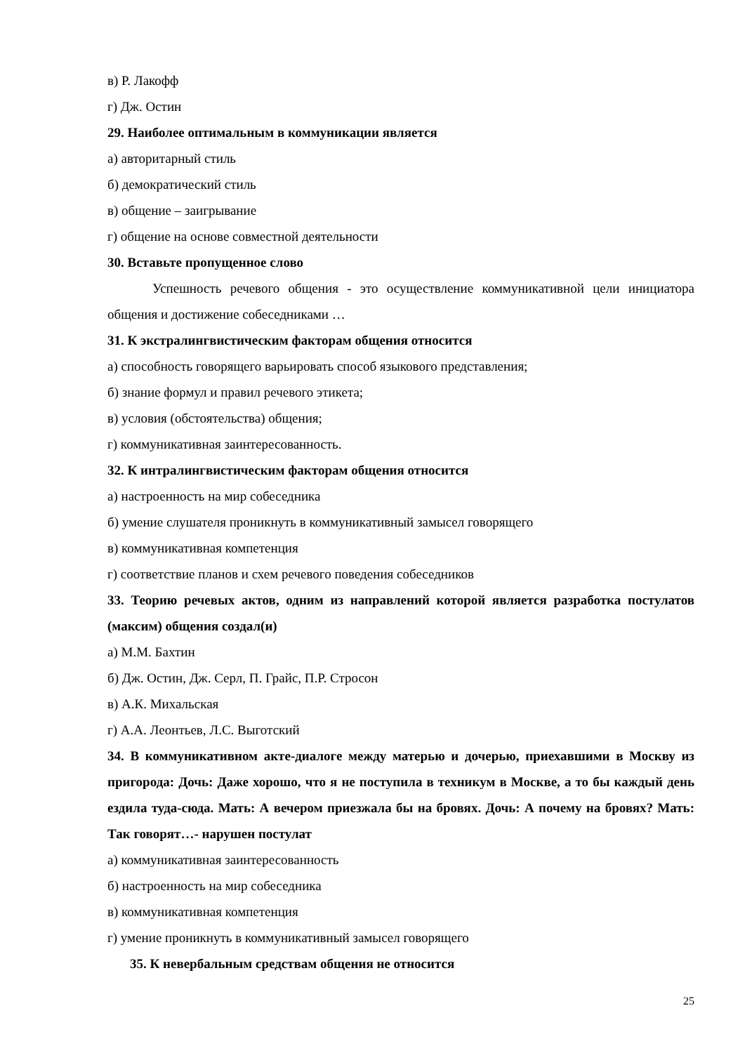в) Р. Лакофф
г) Дж. Остин
29. Наиболее оптимальным в коммуникации является
а) авторитарный стиль
б) демократический стиль
в) общение – заигрывание
г) общение на основе совместной деятельности
30. Вставьте пропущенное слово
Успешность речевого общения - это осуществление коммуникативной цели инициатора общения и достижение собеседниками …
31. К экстралингвистическим факторам общения относится
а) способность говорящего варьировать способ языкового представления;
б) знание формул и правил речевого этикета;
в) условия (обстоятельства) общения;
г) коммуникативная заинтересованность.
32. К интралингвистическим факторам общения относится
а) настроенность на мир собеседника
б) умение слушателя проникнуть в коммуникативный замысел говорящего
в) коммуникативная компетенция
г) соответствие планов и схем речевого поведения собеседников
33. Теорию речевых актов, одним из направлений которой является разработка постулатов (максим) общения создал(и)
а) М.М. Бахтин
б) Дж. Остин, Дж. Серл, П. Грайс, П.Р. Стросон
в) А.К. Михальская
г) А.А. Леонтьев, Л.С. Выготский
34. В коммуникативном акте-диалоге между матерью и дочерью, приехавшими в Москву из пригорода: Дочь: Даже хорошо, что я не поступила в техникум в Москве, а то бы каждый день ездила туда-сюда. Мать: А вечером приезжала бы на бровях. Дочь: А почему на бровях? Мать: Так говорят…- нарушен постулат
а) коммуникативная заинтересованность
б) настроенность на мир собеседника
в) коммуникативная компетенция
г) умение проникнуть в коммуникативный замысел говорящего
35. К невербальным средствам общения не относится
25